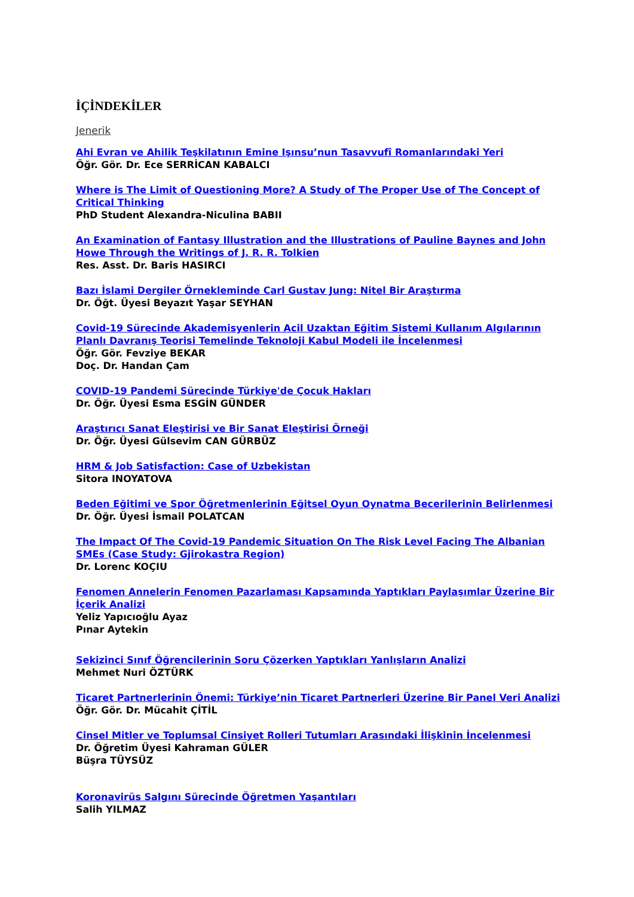İÇİNDEKİLER
Jenerik
Ahi Evran ve Ahilik Teşkilatının Emine Işınsu’nun Tasavvufî Romanlarındaki Yeri
Öğr. Gör. Dr. Ece SERRİCAN KABALCI
Where is The Limit of Questioning More? A Study of The Proper Use of The Concept of Critical Thinking
PhD Student Alexandra-Niculina BABII
An Examination of Fantasy Illustration and the Illustrations of Pauline Baynes and John Howe Through the Writings of J. R. R. Tolkien
Res. Asst. Dr. Baris HASIRCI
Bazı İslami Dergiler Örnekleminde Carl Gustav Jung: Nitel Bir Araştırma
Dr. Öğt. Üyesi Beyazıt Yaşar SEYHAN
Covid-19 Sürecinde Akademisyenlerin Acil Uzaktan Eğitim Sistemi Kullanım Algılarının Planlı Davranış Teorisi Temelinde Teknoloji Kabul Modeli ile İncelenmesi
Öğr. Gör. Fevziye BEKAR
Doç. Dr. Handan Çam
COVID-19 Pandemi Sürecinde Türkiye'de Çocuk Hakları
Dr. Öğr. Üyesi Esma ESGİN GÜNDER
Araştırıcı Sanat Eleştirisi ve Bir Sanat Eleştirisi Örneği
Dr. Öğr. Üyesi Gülsevim CAN GÜRBÜZ
HRM & Job Satisfaction: Case of Uzbekistan
Sitora INOYATOVA
Beden Eğitimi ve Spor Öğretmenlerinin Eğitsel Oyun Oynatma Becerilerinin Belirlenmesi
Dr. Öğr. Üyesi İsmail POLATCAN
The Impact Of The Covid-19 Pandemic Situation On The Risk Level Facing The Albanian SMEs (Case Study: Gjirokastra Region)
Dr. Lorenc KOÇIU
Fenomen Annelerin Fenomen Pazarlaması Kapsamında Yaptıkları Paylaşımlar Üzerine Bir İçerik Analizi
Yeliz Yapıcıoğlu Ayaz
Pınar Aytekin
Sekizinci Sınıf Öğrencilerinin Soru Çözerken Yaptıkları Yanlışların Analizi
Mehmet Nuri ÖZTÜRK
Ticaret Partnerlerinin Önemi: Türkiye’nin Ticaret Partnerleri Üzerine Bir Panel Veri Analizi
Öğr. Gör. Dr. Mücahit ÇİTİL
Cinsel Mitler ve Toplumsal Cinsiyet Rolleri Tutumları Arasındaki İlişkinin İncelenmesi
Dr. Öğretim Üyesi Kahraman GÜLER
Büşra TÜYSÜZ
Koronavirüs Salgını Sürecinde Öğretmen Yaşantıları
Salih YILMAZ